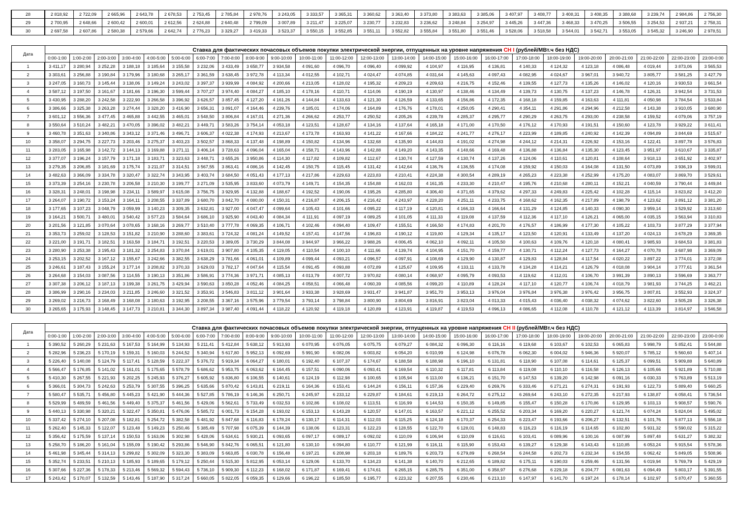| 28 | 2 818,92 | 2 722,09 | 2 665,96 | 2 643,78 | 2 678,53 | 2 753,45 | 2 785,84 | 2 978,76 | 3 243,05 | 3 333,57 | 3 365,31 | 3 360,62 | 3 363,40 | 3 373,80 | 3 383,63 | 3 385,06 | 3 407,97 | 3 408,77 | 3 408,31 | 3 408,35 | 3 388,68 | 3 239,74 | 2 984,86 | 2 756,30 |
| 29 | 2 700,95 | 2 648,66 | 2 600,42 | 2 600,01 | 2 612,56 | 2 624,88 | 2 640,48 | 2 799,09 | 3 007,89 | 3 211,47 | 3 225,07 | 3 230,77 | 3 232,83 | 3 236,62 | 3 248,84 | 3 254,97 | 3 445,26 | 3 447,36 | 3 468,33 | 3 470,25 | 3 506,55 | 3 254,53 | 2 937,21 | 2 758,31 |
| 30 | 2 697,58 | 2 607,86 | 2 580,38 | 2 579,66 | 2 642,74 | 2 776,23 | 3 329,27 | 3 419,33 | 3 523,37 | 3 550,15 | 3 552,85 | 3 551,11 | 3 552,82 | 3 555,84 | 3 551,80 | 3 551,46 | 3 528,06 | 3 518,58 | 3 544,01 | 3 542,71 | 3 553,05 | 3 545,32 | 3 246,90 | 2 978,51 |
| Дата | Ставка для фактических почасовых объемов покупки электрической энергии, отпущенных на уровне напряжения СН I (рублей/МВт.ч без НДС) | | | | | | | | | | | | | | | | | | | | | | | |
| --- | --- | --- | --- | --- | --- | --- | --- | --- | --- | --- | --- | --- | --- | --- | --- | --- | --- | --- | --- | --- | --- | --- | --- | --- |
| | 0:00-1:00 | 1:00-2:00 | 2:00-3:00 | 3:00-4:00 | 4:00-5:00 | 5:00-6:00 | 6:00-7:00 | 7:00-8:00 | 8:00-9:00 | 9:00-10:00 | 10:00-11:00 | 11:00-12:00 | 12:00-13:00 | 13:00-14:00 | 14:00-15:00 | 15:00-16:00 | 16:00-17:00 | 17:00-18:00 | 18:00-19:00 | 19:00-20:00 | 20:00-21:00 | 21:00-22:00 | 22:00-23:00 | 23:00-0:00 |
| 1 | 3 411,17 | 3 280,94 | 3 252,28 | 3 188,18 | 3 185,64 | 3 155,58 | 3 232,06 | 3 433,49 | 3 658,77 | 3 934,58 | 4 091,60 | 4 096,70 | 4 096,40 | 4 099,92 | 4 104,97 | 4 116,95 | 4 136,81 | 4 140,33 | 4 124,32 | 4 123,18 | 4 086,48 | 4 019,44 | 3 873,06 | 3 565,53 |
| 2 | 3 303,61 | 3 256,88 | 3 190,84 | 3 179,96 | 3 180,68 | 3 265,17 | 3 361,59 | 3 638,45 | 3 972,78 | 4 113,34 | 4 012,55 | 4 102,71 | 4 024,47 | 4 074,85 | 4 031,64 | 4 145,63 | 4 097,43 | 4 082,95 | 4 024,67 | 3 967,01 | 3 940,72 | 3 805,77 | 3 581,25 | 3 427,79 |
| 3 | 3 247,05 | 3 160,73 | 3 145,44 | 3 138,06 | 3 149,24 | 3 243,02 | 3 397,37 | 3 939,99 | 4 084,92 | 4 200,66 | 4 213,05 | 4 128,02 | 4 195,32 | 4 209,23 | 4 209,63 | 4 216,75 | 4 152,46 | 4 139,55 | 4 127,73 | 4 135,26 | 4 146,02 | 4 120,16 | 3 930,53 | 3 661,54 |
| 4 | 3 587,12 | 3 197,50 | 3 161,67 | 3 181,66 | 3 196,30 | 3 599,44 | 3 707,27 | 3 974,40 | 4 084,27 | 4 185,10 | 4 178,16 | 4 110,71 | 4 114,06 | 4 190,19 | 4 130,97 | 4 138,46 | 4 134,49 | 4 139,73 | 4 130,75 | 4 137,23 | 4 146,78 | 4 126,31 | 3 942,54 | 3 731,53 |
| 5 | 3 430,95 | 3 288,20 | 3 242,58 | 3 222,90 | 3 266,58 | 3 396,92 | 3 626,57 | 3 857,45 | 4 127,20 | 4 161,26 | 4 144,84 | 4 133,63 | 4 121,30 | 4 126,59 | 4 133,65 | 4 156,86 | 4 172,35 | 4 168,18 | 4 159,85 | 4 163,63 | 4 111,81 | 4 050,98 | 3 784,54 | 3 533,84 |
| 6 | 3 386,66 | 3 325,38 | 3 263,28 | 3 274,44 | 3 328,20 | 3 416,90 | 3 656,31 | 3 891,07 | 4 164,46 | 4 239,76 | 4 185,01 | 4 174,06 | 4 164,89 | 4 176,76 | 4 178,01 | 4 250,05 | 4 290,41 | 4 354,11 | 4 291,86 | 4 294,96 | 4 212,58 | 4 143,38 | 3 910,05 | 3 680,90 |
| 7 | 3 601,12 | 3 556,36 | 3 477,45 | 3 465,88 | 3 442,55 | 3 465,01 | 3 548,50 | 3 806,84 | 4 167,01 | 4 271,36 | 4 266,62 | 4 253,77 | 4 250,52 | 4 205,26 | 4 239,78 | 4 285,37 | 4 295,77 | 4 290,29 | 4 263,75 | 4 293,00 | 4 238,58 | 4 159,52 | 4 079,06 | 3 757,19 |
| 8 | 3 550,64 | 3 510,24 | 3 482,21 | 3 470,05 | 3 396,02 | 3 482,21 | 3 449,71 | 3 583,26 | 3 754,14 | 4 053,18 | 4 123,51 | 4 128,67 | 4 134,16 | 4 137,64 | 4 165,18 | 4 171,00 | 4 170,50 | 4 176,12 | 4 170,93 | 4 191,51 | 4 150,60 | 4 123,78 | 3 929,22 | 3 611,41 |
| 9 | 3 460,78 | 3 351,63 | 3 340,86 | 3 343,12 | 3 371,46 | 3 496,71 | 3 606,37 | 4 022,38 | 4 174,93 | 4 213,67 | 4 173,78 | 4 163,93 | 4 141,22 | 4 167,66 | 4 184,22 | 4 241,77 | 4 276,17 | 4 223,99 | 4 189,85 | 4 240,92 | 4 142,39 | 4 094,89 | 3 844,69 | 3 515,67 |
| 10 | 3 358,07 | 3 294,75 | 3 227,73 | 3 203,46 | 3 275,37 | 3 403,23 | 3 502,57 | 3 868,33 | 4 137,48 | 4 198,89 | 4 150,82 | 4 134,96 | 4 132,68 | 4 135,90 | 4 144,83 | 4 191,02 | 4 274,98 | 4 244,12 | 4 214,31 | 4 226,92 | 4 153,16 | 4 122,41 | 3 897,78 | 3 576,83 |
| 11 | 3 283,05 | 3 165,98 | 3 142,72 | 3 144,13 | 3 169,88 | 3 271,11 | 3 406,14 | 3 728,63 | 4 096,04 | 4 165,04 | 4 158,71 | 4 143,96 | 4 142,88 | 4 149,20 | 4 143,35 | 4 148,66 | 4 169,48 | 4 136,88 | 4 136,84 | 4 135,30 | 4 123,45 | 3 951,97 | 3 610,67 | 3 335,87 |
| 12 | 3 377,07 | 3 196,24 | 3 157,79 | 3 171,18 | 3 183,71 | 3 323,63 | 3 448,71 | 3 655,26 | 3 950,86 | 4 114,30 | 4 117,82 | 4 109,82 | 4 112,67 | 4 130,74 | 4 127,59 | 4 130,74 | 4 137,26 | 4 124,06 | 4 110,61 | 4 120,81 | 4 108,64 | 3 918,13 | 3 651,92 | 3 402,97 |
| 13 | 3 279,35 | 3 206,85 | 3 181,69 | 3 175,74 | 3 211,07 | 3 314,51 | 3 567,55 | 3 863,41 | 4 086,16 | 4 142,45 | 4 150,75 | 4 115,45 | 4 131,42 | 4 142,64 | 4 136,76 | 4 136,55 | 4 174,08 | 4 159,92 | 4 150,03 | 4 164,08 | 4 131,50 | 4 073,89 | 3 936,19 | 3 599,01 |
| 14 | 3 482,63 | 3 366,09 | 3 334,78 | 3 320,47 | 3 322,74 | 3 343,95 | 3 403,74 | 3 684,50 | 4 051,43 | 4 177,13 | 4 217,86 | 4 229,63 | 4 223,83 | 4 210,41 | 4 224,38 | 4 300,54 | 4 289,19 | 4 265,23 | 4 223,38 | 4 252,99 | 4 175,20 | 4 083,07 | 3 869,70 | 3 529,61 |
| 15 | 3 373,39 | 3 254,16 | 3 230,78 | 3 206,58 | 3 210,30 | 3 199,77 | 3 271,09 | 3 535,95 | 3 833,60 | 4 073,79 | 4 149,71 | 4 154,35 | 4 154,88 | 4 162,03 | 4 161,35 | 4 233,30 | 4 210,47 | 4 195,76 | 4 210,68 | 4 280,11 | 4 152,21 | 4 040,59 | 3 790,44 | 3 449,84 |
| 16 | 3 328,31 | 3 248,01 | 3 198,98 | 3 234,11 | 3 589,97 | 3 615,08 | 3 756,75 | 3 929,95 | 4 132,88 | 4 188,67 | 4 192,52 | 4 190,06 | 4 195,26 | 4 285,80 | 4 306,40 | 4 371,65 | 4 379,62 | 4 297,33 | 4 249,83 | 4 225,42 | 4 102,28 | 4 115,14 | 3 823,82 | 3 412,20 |
| 17 | 3 264,07 | 3 190,72 | 3 153,24 | 3 164,11 | 3 208,55 | 3 337,89 | 3 680,70 | 3 842,70 | 4 080,00 | 4 150,31 | 4 216,87 | 4 206,15 | 4 216,42 | 4 243,97 | 4 228,20 | 4 251,11 | 4 233,75 | 4 168,62 | 4 162,35 | 4 217,89 | 4 198,79 | 4 123,62 | 3 891,12 | 3 381,20 |
| 18 | 3 177,65 | 3 107,23 | 3 048,79 | 3 059,99 | 3 140,23 | 3 309,35 | 3 632,81 | 3 927,00 | 4 047,47 | 4 099,64 | 4 105,43 | 4 101,66 | 4 095,22 | 4 117,19 | 4 120,81 | 4 166,33 | 4 166,64 | 4 131,29 | 4 124,85 | 4 140,33 | 4 090,30 | 3 959,14 | 3 529,92 | 3 313,60 |
| 19 | 3 164,21 | 3 500,71 | 3 480,01 | 3 540,42 | 3 577,23 | 3 584,64 | 3 686,10 | 3 925,90 | 4 043,40 | 4 084,34 | 4 111,91 | 4 097,19 | 4 089,25 | 4 101,05 | 4 111,33 | 4 119,08 | 4 137,59 | 4 112,36 | 4 117,10 | 4 126,21 | 4 065,00 | 4 035,15 | 3 563,94 | 3 310,83 |
| 20 | 3 201,56 | 3 121,85 | 3 070,64 | 3 078,65 | 3 168,16 | 3 269,77 | 3 510,40 | 3 777,78 | 4 069,35 | 4 106,71 | 4 102,46 | 4 094,40 | 4 109,47 | 4 155,51 | 4 166,50 | 4 174,83 | 4 201,70 | 4 176,57 | 4 186,99 | 4 177,30 | 4 105,22 | 4 103,73 | 3 877,29 | 3 377,94 |
| 21 | 3 353,73 | 3 259,02 | 3 128,53 | 3 151,82 | 3 210,90 | 3 288,60 | 3 383,61 | 3 724,32 | 4 081,24 | 4 149,52 | 4 157,41 | 4 147,56 | 4 196,83 | 4 190,12 | 4 119,80 | 4 129,34 | 4 135,17 | 4 123,50 | 4 120,91 | 4 133,49 | 4 137,20 | 4 024,13 | 3 678,29 | 3 369,35 |
| 22 | 3 221,00 | 3 191,71 | 3 182,51 | 3 163,58 | 3 184,71 | 3 192,51 | 3 220,53 | 3 389,05 | 3 730,29 | 3 844,08 | 3 944,97 | 3 966,22 | 3 988,26 | 4 006,45 | 4 062,10 | 4 092,11 | 4 105,50 | 4 100,63 | 4 109,76 | 4 120,18 | 4 080,41 | 3 985,93 | 3 684,53 | 3 381,83 |
| 23 | 3 280,90 | 3 253,38 | 3 195,43 | 3 181,32 | 3 254,83 | 3 370,84 | 3 619,01 | 3 907,80 | 4 105,35 | 4 119,05 | 4 110,54 | 4 100,10 | 4 111,66 | 4 139,74 | 4 104,95 | 4 151,70 | 4 159,77 | 4 130,71 | 4 112,24 | 4 127,73 | 4 164,27 | 4 070,78 | 3 687,98 | 3 369,09 |
| 24 | 3 253,15 | 3 202,52 | 3 167,12 | 3 155,67 | 3 242,66 | 3 382,55 | 3 638,29 | 3 781,66 | 4 061,01 | 4 109,89 | 4 099,44 | 4 093,21 | 4 096,57 | 4 097,91 | 4 108,69 | 4 129,90 | 4 130,87 | 4 129,83 | 4 128,84 | 4 117,54 | 4 020,22 | 3 897,22 | 3 774,01 | 3 372,08 |
| 25 | 3 246,61 | 3 187,43 | 3 155,24 | 3 177,14 | 3 208,82 | 3 370,33 | 3 629,03 | 3 782,17 | 4 047,64 | 4 115,54 | 4 091,45 | 4 093,88 | 4 072,89 | 4 125,67 | 4 109,95 | 4 133,11 | 4 133,78 | 4 134,28 | 4 114,21 | 4 126,79 | 4 018,08 | 3 904,14 | 3 777,61 | 3 361,54 |
| 26 | 3 264,68 | 3 154,03 | 3 087,56 | 3 114,55 | 3 190,13 | 3 351,86 | 3 586,91 | 3 774,36 | 3 971,71 | 4 085,13 | 4 013,79 | 4 007,72 | 3 970,82 | 4 080,14 | 4 068,97 | 4 095,79 | 4 093,53 | 4 119,62 | 4 112,01 | 4 106,70 | 3 991,39 | 3 890,13 | 3 596,69 | 3 363,77 |
| 27 | 3 307,38 | 3 206,12 | 3 187,13 | 3 199,38 | 3 261,75 | 3 429,94 | 3 590,63 | 3 850,28 | 4 052,46 | 4 084,25 | 4 058,51 | 4 066,48 | 4 060,39 | 4 085,56 | 4 099,20 | 4 110,89 | 4 128,24 | 4 117,10 | 4 120,77 | 4 106,74 | 4 018,79 | 3 981,93 | 3 744,25 | 3 462,21 |
| 28 | 3 386,99 | 3 290,16 | 3 234,03 | 3 211,85 | 3 246,60 | 3 321,52 | 3 353,91 | 3 546,83 | 3 811,12 | 3 901,64 | 3 933,38 | 3 928,69 | 3 931,47 | 3 941,87 | 3 951,70 | 3 953,13 | 3 976,04 | 3 976,84 | 3 976,38 | 3 976,42 | 3 956,75 | 3 807,81 | 3 552,93 | 3 324,37 |
| 29 | 3 269,02 | 3 216,73 | 3 168,49 | 3 168,08 | 3 180,63 | 3 192,95 | 3 208,55 | 3 367,16 | 3 575,96 | 3 779,54 | 3 793,14 | 3 798,84 | 3 800,90 | 3 804,69 | 3 816,91 | 3 823,04 | 4 013,33 | 4 015,43 | 4 036,40 | 4 038,32 | 4 074,62 | 3 822,60 | 3 505,28 | 3 326,38 |
| 30 | 3 265,65 | 3 175,93 | 3 148,45 | 3 147,73 | 3 210,81 | 3 344,30 | 3 897,34 | 3 987,40 | 4 091,44 | 4 118,22 | 4 120,92 | 4 119,18 | 4 120,89 | 4 123,91 | 4 119,87 | 4 119,53 | 4 096,13 | 4 086,65 | 4 112,08 | 4 110,78 | 4 121,12 | 4 113,39 | 3 814,97 | 3 546,58 |
| Дата | Ставка для фактических почасовых объемов покупки электрической энергии, отпущенных на уровне напряжения СН II (рублей/МВт.ч без НДС) | | | | | | | | | | | | | | | | | | | | | | | |
| --- | --- | --- | --- | --- | --- | --- | --- | --- | --- | --- | --- | --- | --- | --- | --- | --- | --- | --- | --- | --- | --- | --- | --- | --- |
| | 0:00-1:00 | 1:00-2:00 | 2:00-3:00 | 3:00-4:00 | 4:00-5:00 | 5:00-6:00 | 6:00-7:00 | 7:00-8:00 | 8:00-9:00 | 9:00-10:00 | 10:00-11:00 | 11:00-12:00 | 12:00-13:00 | 13:00-14:00 | 14:00-15:00 | 15:00-16:00 | 16:00-17:00 | 17:00-18:00 | 18:00-19:00 | 19:00-20:00 | 20:00-21:00 | 21:00-22:00 | 22:00-23:00 | 23:00-0:00 |
| 1 | 5 390,52 | 5 260,29 | 5 231,63 | 5 167,53 | 5 164,99 | 5 134,93 | 5 211,41 | 5 412,84 | 5 638,12 | 5 913,93 | 6 070,95 | 6 076,05 | 6 075,75 | 6 079,27 | 6 084,32 | 6 096,30 | 6 116,16 | 6 119,68 | 6 103,67 | 6 102,53 | 6 065,83 | 5 998,79 | 5 852,41 | 5 544,88 |
| 2 | 5 282,96 | 5 236,23 | 5 170,19 | 5 159,31 | 5 160,03 | 5 244,52 | 5 340,94 | 5 617,80 | 5 952,13 | 6 092,69 | 5 991,90 | 6 082,06 | 6 003,82 | 6 054,20 | 6 010,99 | 6 124,98 | 6 076,78 | 6 062,30 | 6 004,02 | 5 946,36 | 5 920,07 | 5 785,12 | 5 560,60 | 5 407,14 |
| 3 | 5 226,40 | 5 140,08 | 5 124,79 | 5 117,41 | 5 128,59 | 5 222,37 | 5 376,72 | 5 919,34 | 6 064,27 | 6 180,01 | 6 192,40 | 6 107,37 | 6 174,67 | 6 188,58 | 6 188,98 | 6 196,10 | 6 131,81 | 6 118,90 | 6 107,08 | 6 114,61 | 6 125,37 | 6 099,51 | 5 909,88 | 5 640,89 |
| 4 | 5 566,47 | 5 176,85 | 5 141,02 | 5 161,01 | 5 175,65 | 5 578,79 | 5 686,62 | 5 953,75 | 6 063,62 | 6 164,45 | 6 157,51 | 6 090,06 | 6 093,41 | 6 169,54 | 6 110,32 | 6 117,81 | 6 113,84 | 6 119,08 | 6 110,10 | 6 116,58 | 6 126,13 | 6 105,66 | 5 921,89 | 5 710,88 |
| 5 | 5 410,30 | 5 267,55 | 5 221,93 | 5 202,25 | 5 245,93 | 5 376,27 | 5 605,92 | 5 836,80 | 6 106,55 | 6 140,61 | 6 124,19 | 6 112,98 | 6 100,65 | 6 105,94 | 6 113,00 | 6 136,21 | 6 151,70 | 6 147,53 | 6 139,20 | 6 142,98 | 6 091,16 | 6 030,33 | 5 763,89 | 5 513,19 |
| 6 | 5 366,01 | 5 304,73 | 5 242,63 | 5 253,79 | 5 307,55 | 5 396,25 | 5 635,66 | 5 870,42 | 6 143,81 | 6 219,11 | 6 164,36 | 6 153,41 | 6 144,24 | 6 156,11 | 6 157,36 | 6 229,40 | 6 269,76 | 6 333,46 | 6 271,21 | 6 274,31 | 6 191,93 | 6 122,73 | 5 889,40 | 5 660,25 |
| 7 | 5 580,47 | 5 535,71 | 5 456,80 | 5 445,23 | 5 421,90 | 5 444,36 | 5 527,85 | 5 786,19 | 6 146,36 | 6 250,71 | 6 245,97 | 6 233,12 | 6 229,87 | 6 184,61 | 6 219,13 | 6 264,72 | 6 275,12 | 6 269,64 | 6 243,10 | 6 272,35 | 6 217,93 | 6 138,87 | 6 058,41 | 5 736,54 |
| 8 | 5 529,99 | 5 489,59 | 5 461,56 | 5 449,40 | 5 375,37 | 5 461,56 | 5 429,06 | 5 562,61 | 5 733,49 | 6 032,53 | 6 102,86 | 6 108,02 | 6 113,51 | 6 116,99 | 6 144,53 | 6 150,35 | 6 149,85 | 6 155,47 | 6 150,28 | 6 170,86 | 6 129,95 | 6 103,13 | 5 908,57 | 5 590,76 |
| 9 | 5 440,13 | 5 330,98 | 5 320,21 | 5 322,47 | 5 350,81 | 5 476,06 | 5 585,72 | 6 001,73 | 6 154,28 | 6 193,02 | 6 153,13 | 6 143,28 | 6 120,57 | 6 147,01 | 6 163,57 | 6 221,12 | 6 255,52 | 6 203,34 | 6 169,20 | 6 220,27 | 6 121,74 | 6 074,24 | 5 824,04 | 5 495,02 |
| 10 | 5 337,42 | 5 274,10 | 5 207,08 | 5 182,81 | 5 254,72 | 5 382,58 | 5 481,92 | 5 847,68 | 6 116,83 | 6 178,24 | 6 130,17 | 6 114,31 | 6 112,03 | 6 115,25 | 6 124,18 | 6 170,37 | 6 254,33 | 6 223,47 | 6 193,66 | 6 206,27 | 6 132,51 | 6 101,76 | 5 877,13 | 5 556,18 |
| 11 | 5 262,40 | 5 145,33 | 5 122,07 | 5 123,48 | 5 149,23 | 5 250,46 | 5 385,49 | 5 707,98 | 6 075,39 | 6 144,39 | 6 138,06 | 6 123,31 | 6 122,23 | 6 128,55 | 6 122,70 | 6 128,01 | 6 148,83 | 6 116,23 | 6 116,19 | 6 114,65 | 6 102,80 | 5 931,32 | 5 590,02 | 5 315,22 |
| 12 | 5 356,42 | 5 175,59 | 5 137,14 | 5 150,53 | 5 163,06 | 5 302,98 | 5 428,06 | 5 634,61 | 5 930,21 | 6 093,65 | 6 097,17 | 6 089,17 | 6 092,02 | 6 110,09 | 6 106,94 | 6 110,09 | 6 116,61 | 6 103,41 | 6 089,96 | 6 100,16 | 6 087,99 | 5 897,48 | 5 631,27 | 5 382,32 |
| 13 | 5 258,70 | 5 186,20 | 5 161,04 | 5 155,09 | 5 190,42 | 5 293,86 | 5 546,90 | 5 842,76 | 6 065,51 | 6 121,80 | 6 130,10 | 6 094,80 | 6 110,77 | 6 121,99 | 6 116,11 | 6 115,90 | 6 153,43 | 6 139,27 | 6 129,38 | 6 143,43 | 6 110,85 | 6 053,24 | 5 915,54 | 5 578,36 |
| 14 | 5 461,98 | 5 345,44 | 5 314,13 | 5 299,82 | 5 302,09 | 5 323,30 | 5 383,09 | 5 663,85 | 6 030,78 | 6 156,48 | 6 197,21 | 6 208,98 | 6 203,18 | 6 189,76 | 6 203,73 | 6 279,89 | 6 268,54 | 6 244,58 | 6 202,73 | 6 232,34 | 6 154,55 | 6 062,42 | 5 849,05 | 5 508,96 |
| 15 | 5 352,74 | 5 233,51 | 5 210,13 | 5 185,93 | 5 189,65 | 5 179,12 | 5 250,44 | 5 515,30 | 5 812,95 | 6 053,14 | 6 129,06 | 6 133,70 | 6 134,23 | 6 141,38 | 6 140,70 | 6 212,65 | 6 189,82 | 6 175,11 | 6 190,03 | 6 259,46 | 6 131,56 | 6 019,94 | 5 769,79 | 5 429,19 |
| 16 | 5 307,66 | 5 227,36 | 5 178,33 | 5 213,46 | 5 569,32 | 5 594,43 | 5 736,10 | 5 909,30 | 6 112,23 | 6 168,02 | 6 171,87 | 6 169,41 | 6 174,61 | 6 265,15 | 6 285,75 | 6 351,00 | 6 358,97 | 6 276,68 | 6 229,18 | 6 204,77 | 6 081,63 | 6 094,49 | 5 803,17 | 5 391,55 |
| 17 | 5 243,42 | 5 170,07 | 5 132,59 | 5 143,46 | 5 187,90 | 5 317,24 | 5 660,05 | 5 822,05 | 6 059,35 | 6 129,66 | 6 196,22 | 6 185,50 | 6 195,77 | 6 223,32 | 6 207,55 | 6 230,46 | 6 213,10 | 6 147,97 | 6 141,70 | 6 197,24 | 6 178,14 | 6 102,97 | 5 870,47 | 5 360,55 |